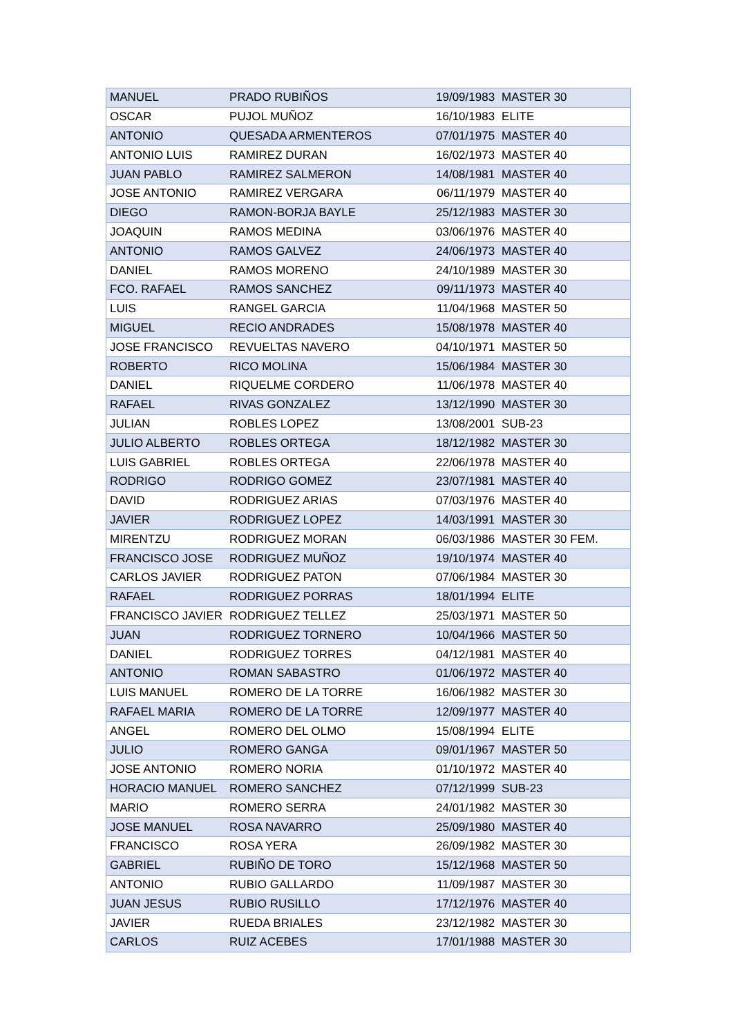| MANUEL | PRADO RUBIÑOS | 19/09/1983 | MASTER 30 |
| OSCAR | PUJOL MUÑOZ | 16/10/1983 | ELITE |
| ANTONIO | QUESADA ARMENTEROS | 07/01/1975 | MASTER 40 |
| ANTONIO LUIS | RAMIREZ DURAN | 16/02/1973 | MASTER 40 |
| JUAN PABLO | RAMIREZ SALMERON | 14/08/1981 | MASTER 40 |
| JOSE ANTONIO | RAMIREZ VERGARA | 06/11/1979 | MASTER 40 |
| DIEGO | RAMON-BORJA BAYLE | 25/12/1983 | MASTER 30 |
| JOAQUIN | RAMOS MEDINA | 03/06/1976 | MASTER 40 |
| ANTONIO | RAMOS GALVEZ | 24/06/1973 | MASTER 40 |
| DANIEL | RAMOS MORENO | 24/10/1989 | MASTER 30 |
| FCO. RAFAEL | RAMOS SANCHEZ | 09/11/1973 | MASTER 40 |
| LUIS | RANGEL GARCIA | 11/04/1968 | MASTER 50 |
| MIGUEL | RECIO ANDRADES | 15/08/1978 | MASTER 40 |
| JOSE FRANCISCO | REVUELTAS NAVERO | 04/10/1971 | MASTER 50 |
| ROBERTO | RICO MOLINA | 15/06/1984 | MASTER 30 |
| DANIEL | RIQUELME CORDERO | 11/06/1978 | MASTER 40 |
| RAFAEL | RIVAS GONZALEZ | 13/12/1990 | MASTER 30 |
| JULIAN | ROBLES LOPEZ | 13/08/2001 | SUB-23 |
| JULIO ALBERTO | ROBLES ORTEGA | 18/12/1982 | MASTER 30 |
| LUIS GABRIEL | ROBLES ORTEGA | 22/06/1978 | MASTER 40 |
| RODRIGO | RODRIGO GOMEZ | 23/07/1981 | MASTER 40 |
| DAVID | RODRIGUEZ ARIAS | 07/03/1976 | MASTER 40 |
| JAVIER | RODRIGUEZ LOPEZ | 14/03/1991 | MASTER 30 |
| MIRENTZU | RODRIGUEZ MORAN | 06/03/1986 | MASTER 30 FEM. |
| FRANCISCO JOSE | RODRIGUEZ MUÑOZ | 19/10/1974 | MASTER 40 |
| CARLOS JAVIER | RODRIGUEZ PATON | 07/06/1984 | MASTER 30 |
| RAFAEL | RODRIGUEZ PORRAS | 18/01/1994 | ELITE |
| FRANCISCO JAVIER | RODRIGUEZ TELLEZ | 25/03/1971 | MASTER 50 |
| JUAN | RODRIGUEZ TORNERO | 10/04/1966 | MASTER 50 |
| DANIEL | RODRIGUEZ TORRES | 04/12/1981 | MASTER 40 |
| ANTONIO | ROMAN SABASTRO | 01/06/1972 | MASTER 40 |
| LUIS MANUEL | ROMERO DE LA TORRE | 16/06/1982 | MASTER 30 |
| RAFAEL MARIA | ROMERO DE LA TORRE | 12/09/1977 | MASTER 40 |
| ANGEL | ROMERO DEL OLMO | 15/08/1994 | ELITE |
| JULIO | ROMERO GANGA | 09/01/1967 | MASTER 50 |
| JOSE ANTONIO | ROMERO NORIA | 01/10/1972 | MASTER 40 |
| HORACIO MANUEL | ROMERO SANCHEZ | 07/12/1999 | SUB-23 |
| MARIO | ROMERO SERRA | 24/01/1982 | MASTER 30 |
| JOSE MANUEL | ROSA NAVARRO | 25/09/1980 | MASTER 40 |
| FRANCISCO | ROSA YERA | 26/09/1982 | MASTER 30 |
| GABRIEL | RUBIÑO DE TORO | 15/12/1968 | MASTER 50 |
| ANTONIO | RUBIO GALLARDO | 11/09/1987 | MASTER 30 |
| JUAN JESUS | RUBIO RUSILLO | 17/12/1976 | MASTER 40 |
| JAVIER | RUEDA BRIALES | 23/12/1982 | MASTER 30 |
| CARLOS | RUIZ ACEBES | 17/01/1988 | MASTER 30 |